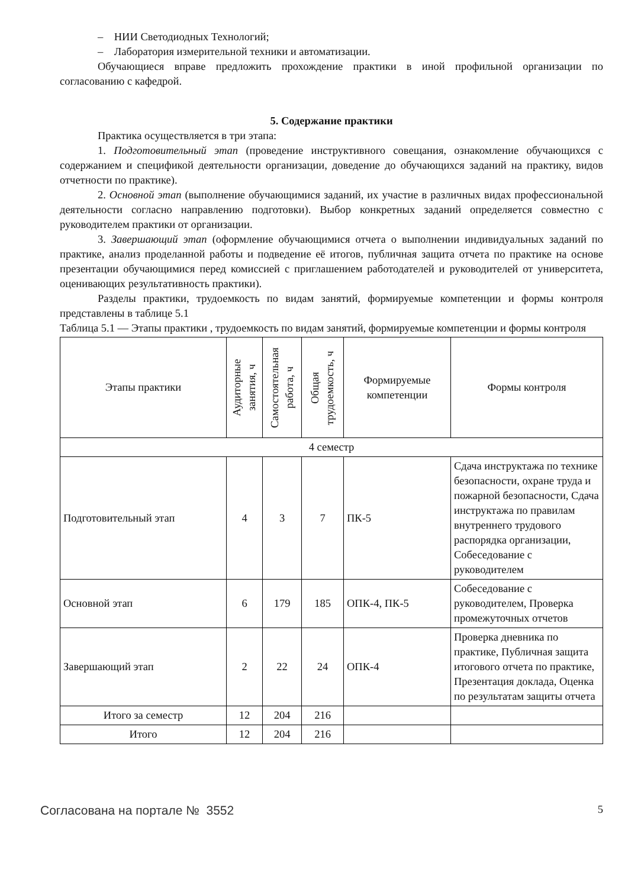– НИИ Светодиодных Технологий;
– Лаборатория измерительной техники и автоматизации.
Обучающиеся вправе предложить прохождение практики в иной профильной организации по согласованию с кафедрой.
5. Содержание практики
Практика осуществляется в три этапа:
1. Подготовительный этап (проведение инструктивного совещания, ознакомление обучающихся с содержанием и спецификой деятельности организации, доведение до обучающихся заданий на практику, видов отчетности по практике).
2. Основной этап (выполнение обучающимися заданий, их участие в различных видах профессиональной деятельности согласно направлению подготовки). Выбор конкретных заданий определяется совместно с руководителем практики от организации.
3. Завершающий этап (оформление обучающимися отчета о выполнении индивидуальных заданий по практике, анализ проделанной работы и подведение её итогов, публичная защита отчета по практике на основе презентации обучающимися перед комиссией с приглашением работодателей и руководителей от университета, оценивающих результативность практики).
Разделы практики, трудоемкость по видам занятий, формируемые компетенции и формы контроля представлены в таблице 5.1
Таблица 5.1 — Этапы практики , трудоемкость по видам занятий, формируемые компетенции и формы контроля
| Этапы практики | Аудиторные занятия, ч | Самостоятельная работа, ч | Общая трудоемкость, ч | Формируемые компетенции | Формы контроля |
| --- | --- | --- | --- | --- | --- |
| 4 семестр | | | | | |
| Подготовительный этап | 4 | 3 | 7 | ПК-5 | Сдача инструктажа по технике безопасности, охране труда и пожарной безопасности, Сдача инструктажа по правилам внутреннего трудового распорядка организации, Собеседование с руководителем |
| Основной этап | 6 | 179 | 185 | ОПК-4, ПК-5 | Собеседование с руководителем, Проверка промежуточных отчетов |
| Завершающий этап | 2 | 22 | 24 | ОПК-4 | Проверка дневника по практике, Публичная защита итогового отчета по практике, Презентация доклада, Оценка по результатам защиты отчета |
| Итого за семестр | 12 | 204 | 216 | | |
| Итого | 12 | 204 | 216 | | |
Согласована на портале № 3552 5